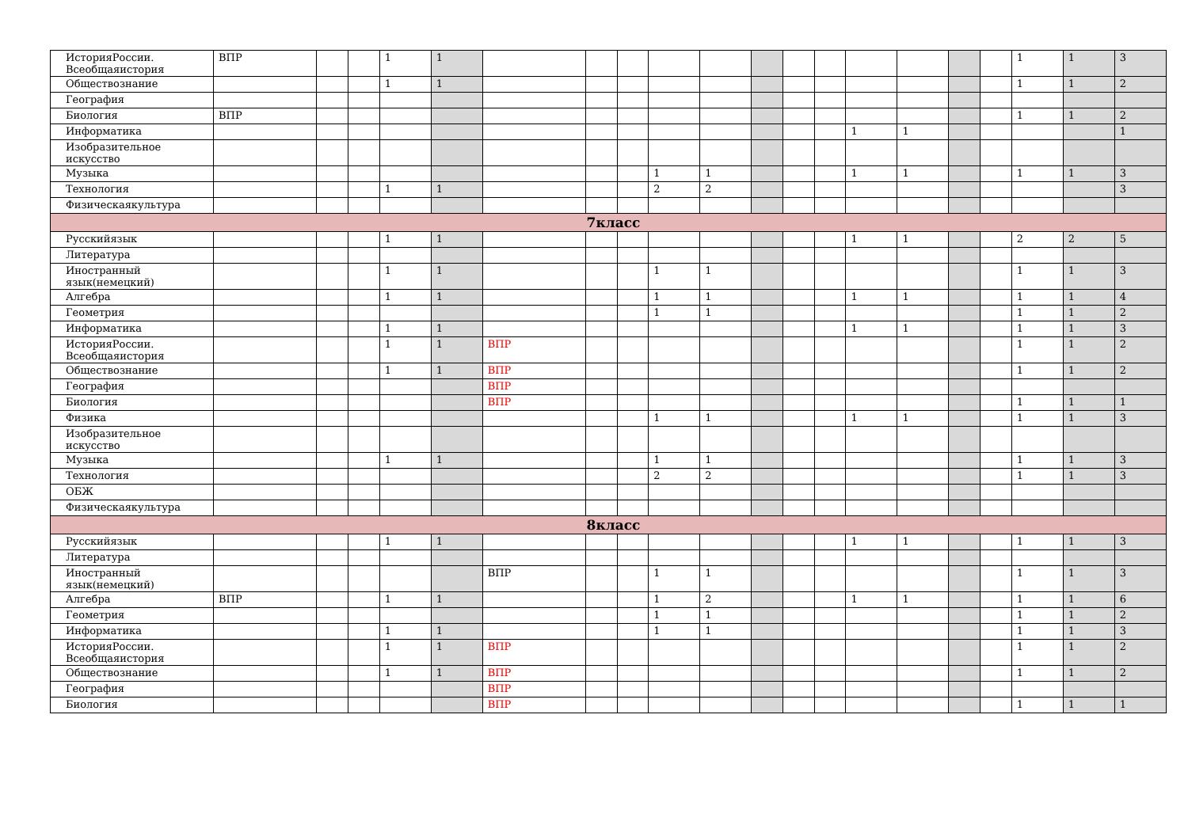| ИсторияРоссии. Всеобщаяистория | ВПР | | | 1 | 1 | | | | | | | | | | | | | 1 | 1 | 3 |
| Обществознание | | | | 1 | 1 | | | | | | | | | | | | | 1 | 1 | 2 |
| География | | | | | | | | | | | | | | | | | | | | |
| Биология | ВПР | | | | | | | | | | | | | | | | | 1 | 1 | 2 |
| Информатика | | | | | | | | | | | | | | 1 | 1 | | | | | 1 |
| Изобразительное искусство | | | | | | | | | | | | | | | | | | | | |
| Музыка | | | | | | | | | 1 | 1 | | | | 1 | 1 | | | 1 | 1 | 3 |
| Технология | | | | 1 | 1 | | | | 2 | 2 | | | | | | | | | | 3 |
| Физическаякультура | | | | | | | | | | | | | | | | | | | | |
| 7класс | | | | | | | | | | | | | | | | | | | | |
| Русскийязык | | | | 1 | 1 | | | | | | | | | 1 | 1 | | | 2 | 2 | 5 |
| Литература | | | | | | | | | | | | | | | | | | | | |
| Иностранный язык(немецкий) | | | | 1 | 1 | | | | 1 | 1 | | | | | | | | 1 | 1 | 3 |
| Алгебра | | | | 1 | 1 | | | | 1 | 1 | | | | 1 | 1 | | | 1 | 1 | 4 |
| Геометрия | | | | | | | | | 1 | 1 | | | | | | | | 1 | 1 | 2 |
| Информатика | | | | 1 | 1 | | | | | | | | | 1 | 1 | | | 1 | 1 | 3 |
| ИсторияРоссии. Всеобщаяистория | | | | 1 | 1 | ВПР | | | | | | | | | | | | 1 | 1 | 2 |
| Обществознание | | | | 1 | 1 | ВПР | | | | | | | | | | | | 1 | 1 | 2 |
| География | | | | | | ВПР | | | | | | | | | | | | | | |
| Биология | | | | | | ВПР | | | | | | | | | | | | 1 | 1 | 1 |
| Физика | | | | | | | | | 1 | 1 | | | | 1 | 1 | | | 1 | 1 | 3 |
| Изобразительное искусство | | | | | | | | | | | | | | | | | | | | |
| Музыка | | | | 1 | 1 | | | | 1 | 1 | | | | | | | | 1 | 1 | 3 |
| Технология | | | | | | | | | 2 | 2 | | | | | | | | 1 | 1 | 3 |
| ОБЖ | | | | | | | | | | | | | | | | | | | | |
| Физическаякультура | | | | | | | | | | | | | | | | | | | | |
| 8класс | | | | | | | | | | | | | | | | | | | | |
| Русскийязык | | | | 1 | 1 | | | | | | | | | 1 | 1 | | | 1 | 1 | 3 |
| Литература | | | | | | | | | | | | | | | | | | | | |
| Иностранный язык(немецкий) | | | | | | ВПР | | | 1 | 1 | | | | | | | | 1 | 1 | 3 |
| Алгебра | ВПР | | | 1 | 1 | | | | 1 | 2 | | | | 1 | 1 | | | 1 | 1 | 6 |
| Геометрия | | | | | | | | | 1 | 1 | | | | | | | | 1 | 1 | 2 |
| Информатика | | | | 1 | 1 | | | | 1 | 1 | | | | | | | | 1 | 1 | 3 |
| ИсторияРоссии. Всеобщаяистория | | | | 1 | 1 | ВПР | | | | | | | | | | | | 1 | 1 | 2 |
| Обществознание | | | | 1 | 1 | ВПР | | | | | | | | | | | | 1 | 1 | 2 |
| География | | | | | | ВПР | | | | | | | | | | | | | | |
| Биология | | | | | | ВПР | | | | | | | | | | | | 1 | 1 | 1 |